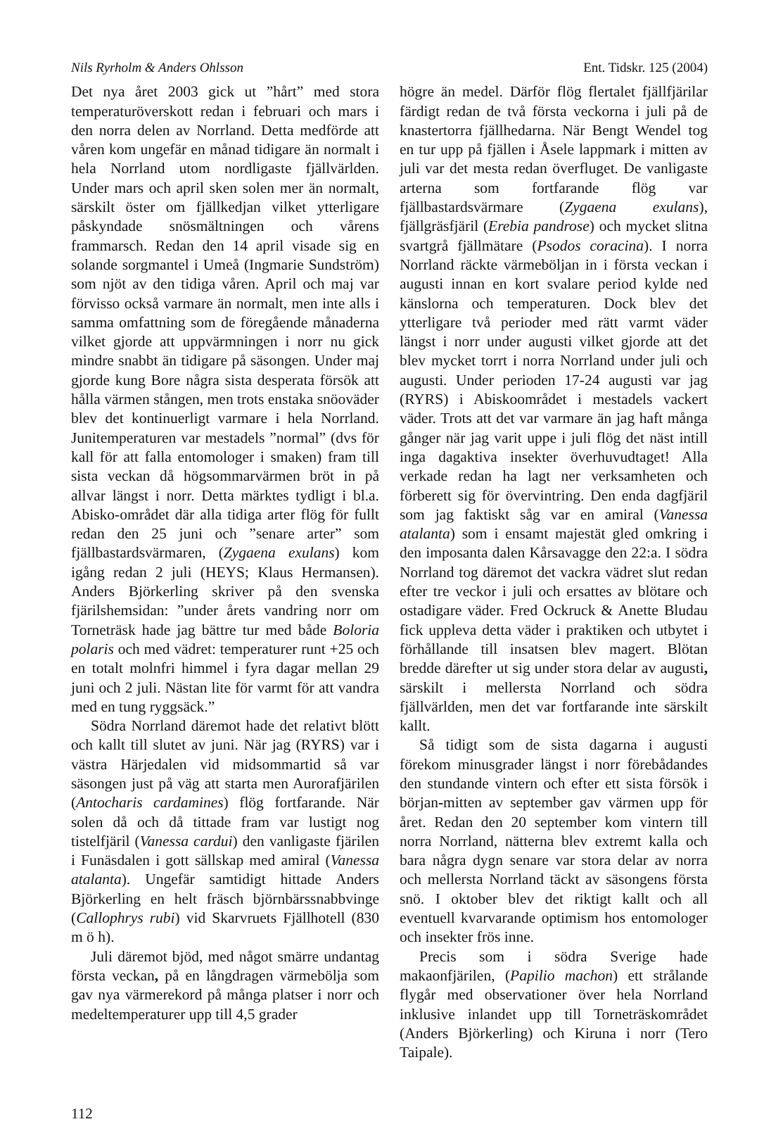Nils Ryrholm & Anders Ohlsson Ent. Tidskr. 125 (2004)
Det nya året 2003 gick ut ”hårt” med stora temperaturöverskott redan i februari och mars i den norra delen av Norrland. Detta medförde att våren kom ungefär en månad tidigare än normalt i hela Norrland utom nordligaste fjällvärlden. Under mars och april sken solen mer än normalt, särskilt öster om fjällkedjan vilket ytterligare påskyndade snösmältningen och vårens frammarsch. Redan den 14 april visade sig en solande sorgmantel i Umeå (Ingmarie Sundström) som njöt av den tidiga våren. April och maj var förvisso också varmare än normalt, men inte alls i samma omfattning som de föregående månaderna vilket gjorde att uppvärmningen i norr nu gick mindre snabbt än tidigare på säsongen. Under maj gjorde kung Bore några sista desperata försök att hålla värmen stången, men trots enstaka snöoväder blev det kontinuerligt varmare i hela Norrland. Junitemperaturen var mestadels ”normal” (dvs för kall för att falla entomologer i smaken) fram till sista veckan då högsommarvärmen bröt in på allvar längst i norr. Detta märktes tydligt i bl.a. Abisko-området där alla tidiga arter flög för fullt redan den 25 juni och ”senare arter” som fjällbastardsvärmaren, (Zygaena exulans) kom igång redan 2 juli (HEYS; Klaus Hermansen). Anders Björkerling skriver på den svenska fjärilshemsidan: ”under årets vandring norr om Torneträsk hade jag bättre tur med både Boloria polaris och med vädret: temperaturer runt +25 och en totalt molnfri himmel i fyra dagar mellan 29 juni och 2 juli. Nästan lite för varmt för att vandra med en tung ryggsäck.”
Södra Norrland däremot hade det relativt blött och kallt till slutet av juni. När jag (RYRS) var i västra Härjedalen vid midsommartid så var säsongen just på väg att starta men Aurorafjärilen (Antocharis cardamines) flög fortfarande. När solen då och då tittade fram var lustigt nog tistelfjäril (Vanessa cardui) den vanligaste fjärilen i Funäsdalen i gott sällskap med amiral (Vanessa atalanta). Ungefär samtidigt hittade Anders Björkerling en helt fräsch björnbärssnabbvinge (Callophrys rubi) vid Skarvruets Fjällhotell (830 m ö h).
Juli däremot bjöd, med något smärre undantag första veckan, på en långdragen värmebölja som gav nya värmerekord på många platser i norr och medeltemperaturer upp till 4,5 grader
högre än medel. Därför flög flertalet fjällfjärilar färdigt redan de två första veckorna i juli på de knastertorra fjällhedarna. När Bengt Wendel tog en tur upp på fjällen i Åsele lappmark i mitten av juli var det mesta redan överfluget. De vanligaste arterna som fortfarande flög var fjällbastardsvärmare (Zygaena exulans), fjällgräsfjäril (Erebia pandrose) och mycket slitna svartgrå fjällmätare (Psodos coracina). I norra Norrland räckte värmeböljan in i första veckan i augusti innan en kort svalare period kylde ned känslorna och temperaturen. Dock blev det ytterligare två perioder med rätt varmt väder längst i norr under augusti vilket gjorde att det blev mycket torrt i norra Norrland under juli och augusti. Under perioden 17-24 augusti var jag (RYRS) i Abiskoområdet i mestadels vackert väder. Trots att det var varmare än jag haft många gånger när jag varit uppe i juli flög det näst intill inga dagaktiva insekter överhuvudtaget! Alla verkade redan ha lagt ner verksamheten och förberett sig för övervintring. Den enda dagfjäril som jag faktiskt såg var en amiral (Vanessa atalanta) som i ensamt majestät gled omkring i den imposanta dalen Kårsavagge den 22:a. I södra Norrland tog däremot det vackra vädret slut redan efter tre veckor i juli och ersattes av blötare och ostadigare väder. Fred Ockruck & Anette Bludau fick uppleva detta väder i praktiken och utbytet i förhållande till insatsen blev magert. Blötan bredde därefter ut sig under stora delar av augusti, särskilt i mellersta Norrland och södra fjällvärlden, men det var fortfarande inte särskilt kallt.
Så tidigt som de sista dagarna i augusti förekom minusgrader längst i norr förebådandes den stundande vintern och efter ett sista försök i början-mitten av september gav värmen upp för året. Redan den 20 september kom vintern till norra Norrland, nätterna blev extremt kalla och bara några dygn senare var stora delar av norra och mellersta Norrland täckt av säsongens första snö. I oktober blev det riktigt kallt och all eventuell kvarvarande optimism hos entomologer och insekter frös inne.
Precis som i södra Sverige hade makaonfjärilen, (Papilio machon) ett strålande flygår med observationer över hela Norrland inklusive inlandet upp till Torneträskområdet (Anders Björkerling) och Kiruna i norr (Tero Taipale).
112